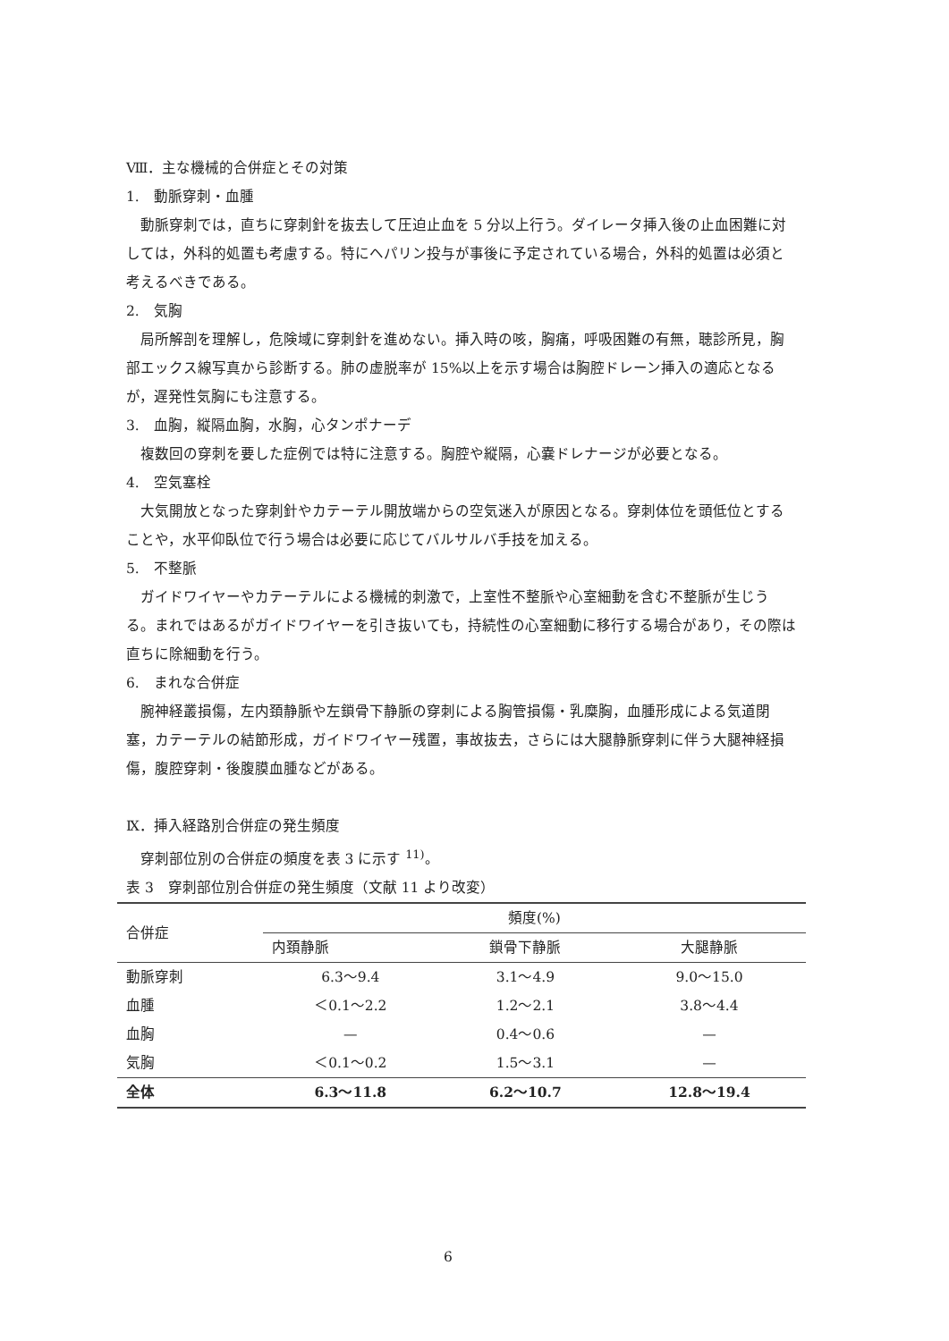Ⅷ．主な機械的合併症とその対策
1.　動脈穿刺・血腫
動脈穿刺では，直ちに穿刺針を抜去して圧迫止血を 5 分以上行う。ダイレータ挿入後の止血困難に対しては，外科的処置も考慮する。特にヘパリン投与が事後に予定されている場合，外科的処置は必須と考えるべきである。
2.　気胸
局所解剖を理解し，危険域に穿刺針を進めない。挿入時の咳，胸痛，呼吸困難の有無，聴診所見，胸部エックス線写真から診断する。肺の虚脱率が 15%以上を示す場合は胸腔ドレーン挿入の適応となるが，遅発性気胸にも注意する。
3.　血胸，縦隔血胸，水胸，心タンポナーデ
複数回の穿刺を要した症例では特に注意する。胸腔や縦隔，心嚢ドレナージが必要となる。
4.　空気塞栓
大気開放となった穿刺針やカテーテル開放端からの空気迷入が原因となる。穿刺体位を頭低位とすることや，水平仰臥位で行う場合は必要に応じてバルサルバ手技を加える。
5.　不整脈
ガイドワイヤーやカテーテルによる機械的刺激で，上室性不整脈や心室細動を含む不整脈が生じうる。まれではあるがガイドワイヤーを引き抜いても，持続性の心室細動に移行する場合があり，その際は直ちに除細動を行う。
6.　まれな合併症
腕神経叢損傷，左内頚静脈や左鎖骨下静脈の穿刺による胸管損傷・乳糜胸，血腫形成による気道閉塞，カテーテルの結節形成，ガイドワイヤー残置，事故抜去，さらには大腿静脈穿刺に伴う大腿神経損傷，腹腔穿刺・後腹膜血腫などがある。
Ⅸ．挿入経路別合併症の発生頻度
穿刺部位別の合併症の頻度を表 3 に示す <sup>11)</sup>。
表 3　穿刺部位別合併症の発生頻度（文献 11 より改変）
| 合併症 | 頻度(%) | | |
| --- | --- | --- | --- |
| | 内頚静脈 | 鎖骨下静脈 | 大腿静脈 |
| 動脈穿刺 | 6.3〜9.4 | 3.1〜4.9 | 9.0〜15.0 |
| 血腫 | ＜0.1〜2.2 | 1.2〜2.1 | 3.8〜4.4 |
| 血胸 | — | 0.4〜0.6 | — |
| 気胸 | ＜0.1〜0.2 | 1.5〜3.1 | — |
| 全体 | 6.3〜11.8 | 6.2〜10.7 | 12.8〜19.4 |
6